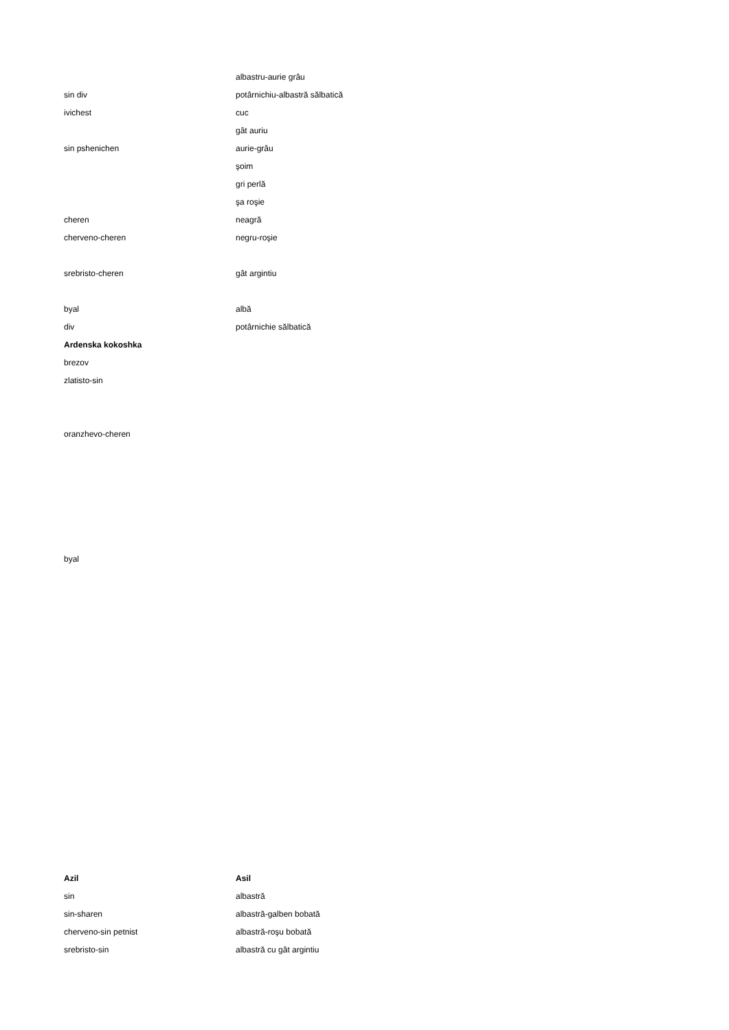| | albastru-aurie grâu |
| sin div | potârnichiu-albastră sălbatică |
| ivichest | cuc |
| | gât auriu |
| sin pshenichen | aurie-grâu |
| | şoim |
| | gri perlă |
| | şa roşie |
| cheren | neagră |
| cherveno-cheren | negru-roşie |
| srebristo-cheren | gât argintiu |
| byal | albă |
| div | potârnichie sălbatică |
| Ardenska kokoshka | |
| brezov | |
| zlatisto-sin | |
| oranzhevo-cheren | |
| byal | |
| Azil | Asil |
| --- | --- |
| sin | albastră |
| sin-sharen | albastră-galben bobată |
| cherveno-sin petnist | albastră-roşu bobată |
| srebristo-sin | albastră cu gât argintiu |